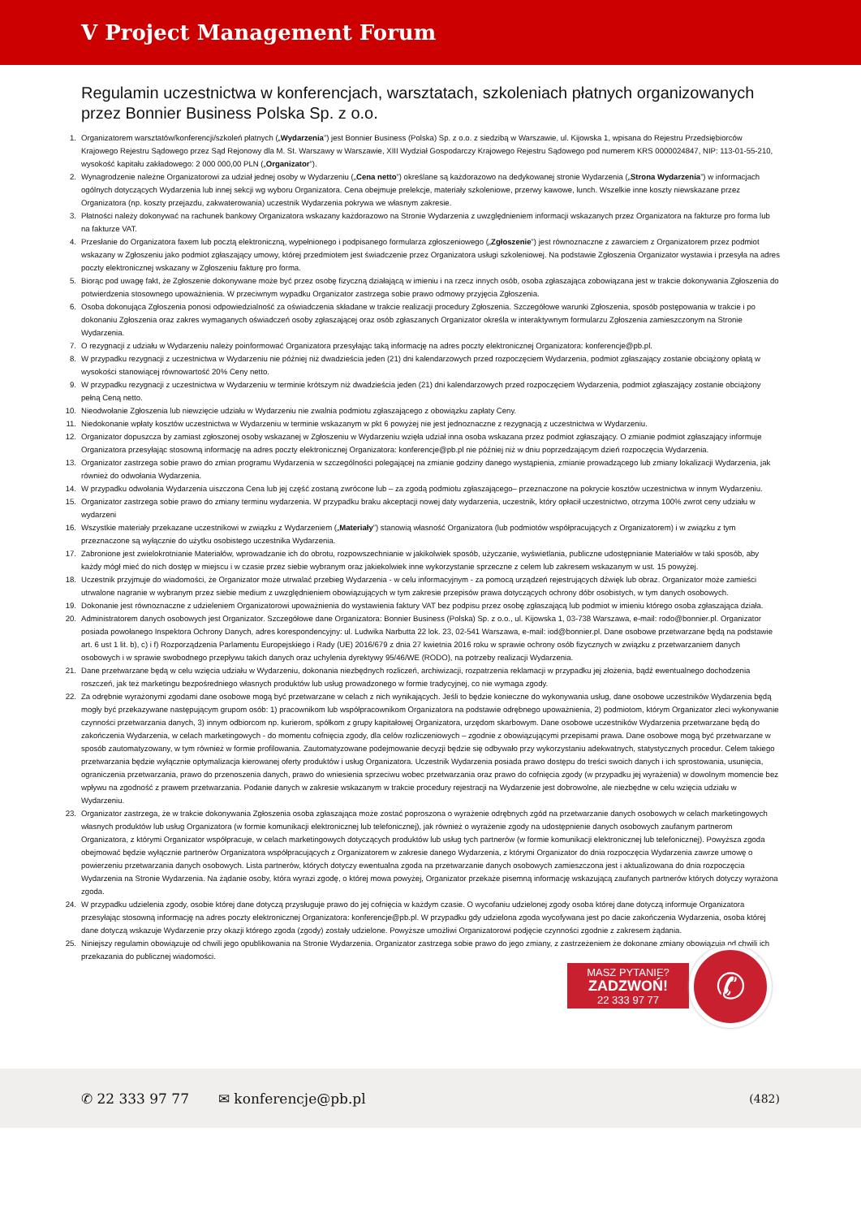V Project Management Forum
Regulamin uczestnictwa w konferencjach, warsztatach, szkoleniach płatnych organizowanych przez Bonnier Business Polska Sp. z o.o.
1. Organizatorem warsztatów/konferencji/szkoleń płatnych („Wydarzenia”) jest Bonnier Business (Polska) Sp. z o.o. z siedzibą w Warszawie, ul. Kijowska 1, wpisana do Rejestru Przedsiębiorców Krajowego Rejestru Sądowego przez Sąd Rejonowy dla M. St. Warszawy w Warszawie, XIII Wydział Gospodarczy Krajowego Rejestru Sądowego pod numerem KRS 0000024847, NIP: 113-01-55-210, wysokość kapitału zakładowego: 2 000 000,00 PLN („Organizator”).
2. Wynagrodzenie należne Organizatorowi za udział jednej osoby w Wydarzeniu („Cena netto”) określane są każdorazowo na dedykowanej stronie Wydarzenia („Strona Wydarzenia”) w informacjach ogólnych dotyczących Wydarzenia lub innej sekcji wg wyboru Organizatora. Cena obejmuje prelekcje, materiały szkoleniowe, przerwy kawowe, lunch. Wszelkie inne koszty niewskazane przez Organizatora (np. koszty przejazdu, zakwaterowania) uczestnik Wydarzenia pokrywa we własnym zakresie.
3. Płatności należy dokonywać na rachunek bankowy Organizatora wskazany każdorazowo na Stronie Wydarzenia z uwzględnieniem informacji wskazanych przez Organizatora na fakturze pro forma lub na fakturze VAT.
4. Przesłanie do Organizatora faxem lub pocztą elektroniczną, wypełnionego i podpisanego formularza zgłoszeniowego („Zgłoszenie”) jest równoznaczne z zawarciem z Organizatorem przez podmiot wskazany w Zgłoszeniu jako podmiot zgłaszający umowy, której przedmiotem jest świadczenie przez Organizatora usługi szkoleniowej. Na podstawie Zgłoszenia Organizator wystawia i przesyła na adres poczty elektronicznej wskazany w Zgłoszeniu fakturę pro forma.
5. Biorąc pod uwagę fakt, że Zgłoszenie dokonywane może być przez osobę fizyczną działającą w imieniu i na rzecz innych osób, osoba zgłaszająca zobowiązana jest w trakcie dokonywania Zgłoszenia do potwierdzenia stosownego upoważnienia. W przeciwnym wypadku Organizator zastrzega sobie prawo odmowy przyjęcia Zgłoszenia.
6. Osoba dokonująca Zgłoszenia ponosi odpowiedzialność za oświadczenia składane w trakcie realizacji procedury Zgłoszenia. Szczegółowe warunki Zgłoszenia, sposób postępowania w trakcie i po dokonaniu Zgłoszenia oraz zakres wymaganych oświadczeń osoby zgłaszającej oraz osób zgłaszanych Organizator określa w interaktywnym formularzu Zgłoszenia zamieszczonym na Stronie Wydarzenia.
7. O rezygnacji z udziału w Wydarzeniu należy poinformować Organizatora przesyłając taką informację na adres poczty elektronicznej Organizatora: konferencje@pb.pl.
8. W przypadku rezygnacji z uczestnictwa w Wydarzeniu nie później niż dwadzieścia jeden (21) dni kalendarzowych przed rozpoczęciem Wydarzenia, podmiot zgłaszający zostanie obciążony opłatą w wysokości stanowiącej równowartość 20% Ceny netto.
9. W przypadku rezygnacji z uczestnictwa w Wydarzeniu w terminie krótszym niż dwadzieścia jeden (21) dni kalendarzowych przed rozpoczęciem Wydarzenia, podmiot zgłaszający zostanie obciążony pełną Ceną netto.
10. Nieodwołanie Zgłoszenia lub niewzięcie udziału w Wydarzeniu nie zwalnia podmiotu zgłaszającego z obowiązku zapłaty Ceny.
11. Niedokonanie wpłaty kosztów uczestnictwa w Wydarzeniu w terminie wskazanym w pkt 6 powyżej nie jest jednoznaczne z rezygnacją z uczestnictwa w Wydarzeniu.
12. Organizator dopuszcza by zamiast zgłoszonej osoby wskazanej w Zgłoszeniu w Wydarzeniu wzięła udział inna osoba wskazana przez podmiot zgłaszający. O zmianie podmiot zgłaszający informuje Organizatora przesyłając stosowną informację na adres poczty elektronicznej Organizatora: konferencje@pb.pl nie później niż w dniu poprzedzającym dzień rozpoczęcia Wydarzenia.
13. Organizator zastrzega sobie prawo do zmian programu Wydarzenia w szczególności polegającej na zmianie godziny danego wystąpienia, zmianie prowadzącego lub zmiany lokalizacji Wydarzenia, jak również do odwołania Wydarzenia.
14. W przypadku odwołania Wydarzenia uiszczona Cena lub jej część zostaną zwrócone lub – za zgodą podmiotu zgłaszającego– przeznaczone na pokrycie kosztów uczestnictwa w innym Wydarzeniu.
15. Organizator zastrzega sobie prawo do zmiany terminu wydarzenia. W przypadku braku akceptacji nowej daty wydarzenia, uczestnik, który opłacił uczestnictwo, otrzyma 100% zwrot ceny udziału w wydarzeni
16. Wszystkie materiały przekazane uczestnikowi w związku z Wydarzeniem („Materiały”) stanowią własność Organizatora (lub podmiotów współpracujących z Organizatorem) i w związku z tym przeznaczone są wyłącznie do użytku osobistego uczestnika Wydarzenia.
17. Zabronione jest zwielokrotnianie Materiałów, wprowadzanie ich do obrotu, rozpowszechnianie w jakikolwiek sposób, użyczanie, wyświetlania, publiczne udostępnianie Materiałów w taki sposób, aby każdy mógł mieć do nich dostęp w miejscu i w czasie przez siebie wybranym oraz jakiekolwiek inne wykorzystanie sprzeczne z celem lub zakresem wskazanym w ust. 15 powyżej.
18. Uczestnik przyjmuje do wiadomości, że Organizator może utrwalać przebieg Wydarzenia - w celu informacyjnym - za pomocą urządzeń rejestrujących dźwięk lub obraz. Organizator może zamieści utrwalone nagranie w wybranym przez siebie medium z uwzględnieniem obowiązujących w tym zakresie przepisów prawa dotyczących ochrony dóbr osobistych, w tym danych osobowych.
19. Dokonanie jest równoznaczne z udzieleniem Organizatorowi upoważnienia do wystawienia faktury VAT bez podpisu przez osobę zgłaszającą lub podmiot w imieniu którego osoba zgłaszająca działa.
20. Administratorem danych osobowych jest Organizator. Szczegółowe dane Organizatora: Bonnier Business (Polska) Sp. z o.o., ul. Kijowska 1, 03-738 Warszawa, e-mail: rodo@bonnier.pl. Organizator posiada powołanego Inspektora Ochrony Danych, adres korespondencyjny: ul. Ludwika Narbutta 22 lok. 23, 02-541 Warszawa, e-mail: iod@bonnier.pl. Dane osobowe przetwarzane będą na podstawie art. 6 ust 1 lit. b), c) i f) Rozporządzenia Parlamentu Europejskiego i Rady (UE) 2016/679 z dnia 27 kwietnia 2016 roku w sprawie ochrony osób fizycznych w związku z przetwarzaniem danych osobowych i w sprawie swobodnego przepływu takich danych oraz uchylenia dyrektywy 95/46/WE (RODO), na potrzeby realizacji Wydarzenia.
21. Dane przetwarzane będą w celu wzięcia udziału w Wydarzeniu, dokonania niezbędnych rozliczeń, archiwizacji, rozpatrzenia reklamacji w przypadku jej złożenia, bądź ewentualnego dochodzenia roszczeń, jak też marketingu bezpośredniego własnych produktów lub usług prowadzonego w formie tradycyjnej, co nie wymaga zgody.
22. Za odrębnie wyrażonymi zgodami dane osobowe mogą być przetwarzane w celach z nich wynikających. Jeśli to będzie konieczne do wykonywania usług, dane osobowe uczestników Wydarzenia będą mogły być przekazywane następującym grupom osób: 1) pracownikom lub współpracownikom Organizatora na podstawie odrębnego upoważnienia, 2) podmiotom, którym Organizator zleci wykonywanie czynności przetwarzania danych, 3) innym odbiorcom np. kurierom, spółkom z grupy kapitałowej Organizatora, urzędom skarbowym. Dane osobowe uczestników Wydarzenia przetwarzane będą do zakończenia Wydarzenia, w celach marketingowych - do momentu cofnięcia zgody, dla celów rozliczeniowych – zgodnie z obowiązującymi przepisami prawa. Dane osobowe mogą być przetwarzane w sposób zautomatyzowany, w tym również w formie profilowania. Zautomatyzowane podejmowanie decyzji będzie się odbywało przy wykorzystaniu adekwatnych, statystycznych procedur. Celem takiego przetwarzania będzie wyłącznie optymalizacja kierowanej oferty produktów i usług Organizatora. Uczestnik Wydarzenia posiada prawo dostępu do treści swoich danych i ich sprostowania, usunięcia, ograniczenia przetwarzania, prawo do przenoszenia danych, prawo do wniesienia sprzeciwu wobec przetwarzania oraz prawo do cofnięcia zgody (w przypadku jej wyrażenia) w dowolnym momencie bez wpływu na zgodność z prawem przetwarzania. Podanie danych w zakresie wskazanym w trakcie procedury rejestracji na Wydarzenie jest dobrowolne, ale niezbędne w celu wzięcia udziału w Wydarzeniu.
23. Organizator zastrzega, że w trakcie dokonywania Zgłoszenia osoba zgłaszająca może zostać poproszona o wyrażenie odrębnych zgód na przetwarzanie danych osobowych w celach marketingowych własnych produktów lub usług Organizatora (w formie komunikacji elektronicznej lub telefonicznej), jak również o wyrażenie zgody na udostępnienie danych osobowych zaufanym partnerom Organizatora, z którymi Organizator współpracuje, w celach marketingowych dotyczących produktów lub usług tych partnerów (w formie komunikacji elektronicznej lub telefonicznej). Powyższa zgoda obejmować będzie wyłącznie partnerów Organizatora współpracujących z Organizatorem w zakresie danego Wydarzenia, z którymi Organizator do dnia rozpoczęcia Wydarzenia zawrze umowę o powierzeniu przetwarzania danych osobowych. Lista partnerów, których dotyczy ewentualna zgoda na przetwarzanie danych osobowych zamieszczona jest i aktualizowana do dnia rozpoczęcia Wydarzenia na Stronie Wydarzenia. Na żądanie osoby, która wyrazi zgodę, o której mowa powyżej, Organizator przekaże pisemną informację wskazującą zaufanych partnerów których dotyczy wyrażona zgoda.
24. W przypadku udzielenia zgody, osobie której dane dotyczą przysługuje prawo do jej cofnięcia w każdym czasie. O wycofaniu udzielonej zgody osoba której dane dotyczą informuje Organizatora przesyłając stosowną informację na adres poczty elektronicznej Organizatora: konferencje@pb.pl. W przypadku gdy udzielona zgoda wycofywana jest po dacie zakończenia Wydarzenia, osoba której dane dotyczą wskazuje Wydarzenie przy okazji którego zgoda (zgody) zostały udzielone. Powyższe umożliwi Organizatorowi podjęcie czynności zgodnie z zakresem żądania.
25. Niniejszy regulamin obowiązuje od chwili jego opublikowania na Stronie Wydarzenia. Organizator zastrzega sobie prawo do jego zmiany, z zastrzeżeniem że dokonane zmiany obowiązują od chwili ich przekazania do publicznej wiadomości.
MASZ PYTANIE?
ZADZWOŃ!
22 333 97 77
✆
✆ 22 333 97 77 ✉ konferencje@pb.pl (482)